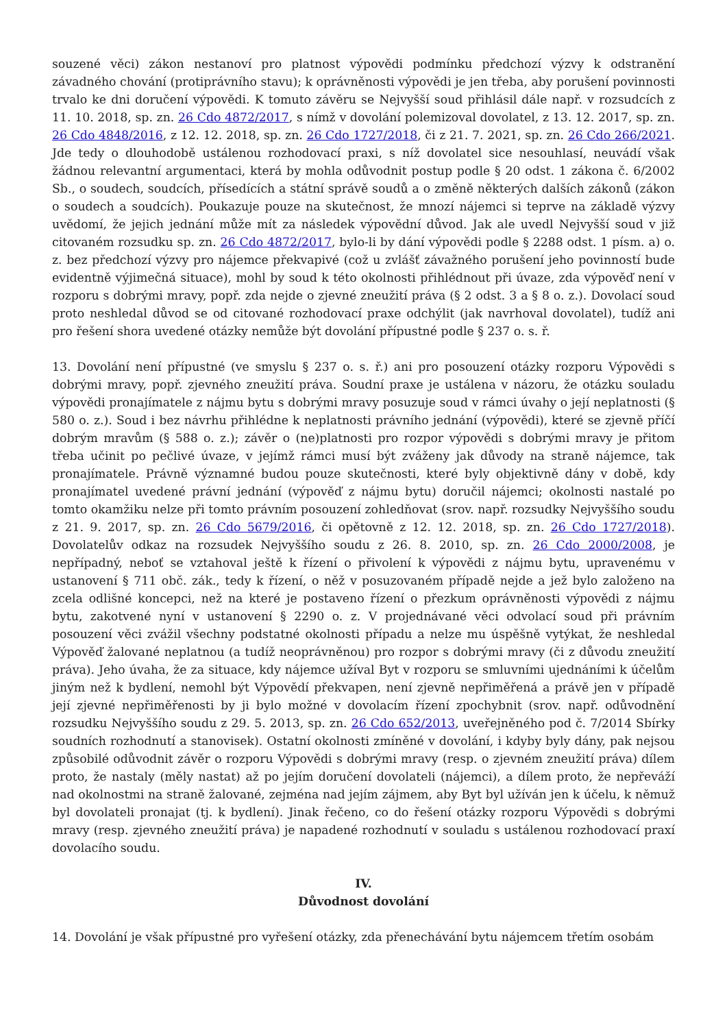souzené věci) zákon nestanoví pro platnost výpovědi podmínku předchozí výzvy k odstranění závadného chování (protiprávního stavu); k oprávněnosti výpovědi je jen třeba, aby porušení povinnosti trvalo ke dni doručení výpovědi. K tomuto závěru se Nejvyšší soud přihlásil dále např. v rozsudcích z 11. 10. 2018, sp. zn. 26 Cdo 4872/2017, s nímž v dovolání polemizoval dovolatel, z 13. 12. 2017, sp. zn. 26 Cdo 4848/2016, z 12. 12. 2018, sp. zn. 26 Cdo 1727/2018, či z 21. 7. 2021, sp. zn. 26 Cdo 266/2021. Jde tedy o dlouhodobě ustálenou rozhodovací praxi, s níž dovolatel sice nesouhlasí, neuvádí však žádnou relevantní argumentaci, která by mohla odůvodnit postup podle § 20 odst. 1 zákona č. 6/2002 Sb., o soudech, soudcích, přísedících a státní správě soudů a o změně některých dalších zákonů (zákon o soudech a soudcích). Poukazuje pouze na skutečnost, že mnozí nájemci si teprve na základě výzvy uvědomí, že jejich jednání může mít za následek výpovědní důvod. Jak ale uvedl Nejvyšší soud v již citovaném rozsudku sp. zn. 26 Cdo 4872/2017, bylo-li by dání výpovědi podle § 2288 odst. 1 písm. a) o. z. bez předchozí výzvy pro nájemce překvapivé (což u zvlášť závažného porušení jeho povinností bude evidentně výjimečná situace), mohl by soud k této okolnosti přihlédnout při úvaze, zda výpověď není v rozporu s dobrými mravy, popř. zda nejde o zjevné zneužití práva (§ 2 odst. 3 a § 8 o. z.). Dovolací soud proto neshledal důvod se od citované rozhodovací praxe odchýlit (jak navrhoval dovolatel), tudíž ani pro řešení shora uvedené otázky nemůže být dovolání přípustné podle § 237 o. s. ř.
13. Dovolání není přípustné (ve smyslu § 237 o. s. ř.) ani pro posouzení otázky rozporu Výpovědi s dobrými mravy, popř. zjevného zneužití práva. Soudní praxe je ustálena v názoru, že otázku souladu výpovědi pronajímatele z nájmu bytu s dobrými mravy posuzuje soud v rámci úvahy o její neplatnosti (§ 580 o. z.). Soud i bez návrhu přihlédne k neplatnosti právního jednání (výpovědi), které se zjevně příčí dobrým mravům (§ 588 o. z.); závěr o (ne)platnosti pro rozpor výpovědi s dobrými mravy je přitom třeba učinit po pečlivé úvaze, v jejímž rámci musí být zváženy jak důvody na straně nájemce, tak pronajímatele. Právně významné budou pouze skutečnosti, které byly objektivně dány v době, kdy pronajímatel uvedené právní jednání (výpověď z nájmu bytu) doručil nájemci; okolnosti nastalé po tomto okamžiku nelze při tomto právním posouzení zohledňovat (srov. např. rozsudky Nejvyššího soudu z 21. 9. 2017, sp. zn. 26 Cdo 5679/2016, či opětovně z 12. 12. 2018, sp. zn. 26 Cdo 1727/2018). Dovolatelův odkaz na rozsudek Nejvyššího soudu z 26. 8. 2010, sp. zn. 26 Cdo 2000/2008, je nepřípadný, neboť se vztahoval ještě k řízení o přivolení k výpovědi z nájmu bytu, upravenému v ustanovení § 711 obč. zák., tedy k řízení, o něž v posuzovaném případě nejde a jež bylo založeno na zcela odlišné koncepci, než na které je postaveno řízení o přezkum oprávněnosti výpovědi z nájmu bytu, zakotvené nyní v ustanovení § 2290 o. z. V projednávané věci odvolací soud při právním posouzení věci zvážil všechny podstatné okolnosti případu a nelze mu úspěšně vytýkat, že neshledal Výpověď žalované neplatnou (a tudíž neoprávněnou) pro rozpor s dobrými mravy (či z důvodu zneužití práva). Jeho úvaha, že za situace, kdy nájemce užíval Byt v rozporu se smluvními ujednáními k účelům jiným než k bydlení, nemohl být Výpovědí překvapen, není zjevně nepřiměřená a právě jen v případě její zjevné nepřiměřenosti by ji bylo možné v dovolacím řízení zpochybnit (srov. např. odůvodnění rozsudku Nejvyššího soudu z 29. 5. 2013, sp. zn. 26 Cdo 652/2013, uveřejněného pod č. 7/2014 Sbírky soudních rozhodnutí a stanovisek). Ostatní okolnosti zmíněné v dovolání, i kdyby byly dány, pak nejsou způsobilé odůvodnit závěr o rozporu Výpovědi s dobrými mravy (resp. o zjevném zneužití práva) dílem proto, že nastaly (měly nastat) až po jejím doručení dovolateli (nájemci), a dílem proto, že nepřeváží nad okolnostmi na straně žalované, zejména nad jejím zájmem, aby Byt byl užíván jen k účelu, k němuž byl dovolateli pronajat (tj. k bydlení). Jinak řečeno, co do řešení otázky rozporu Výpovědi s dobrými mravy (resp. zjevného zneužití práva) je napadené rozhodnutí v souladu s ustálenou rozhodovací praxí dovolacího soudu.
IV.
Důvodnost dovolání
14. Dovolání je však přípustné pro vyřešení otázky, zda přenechávání bytu nájemcem třetím osobám